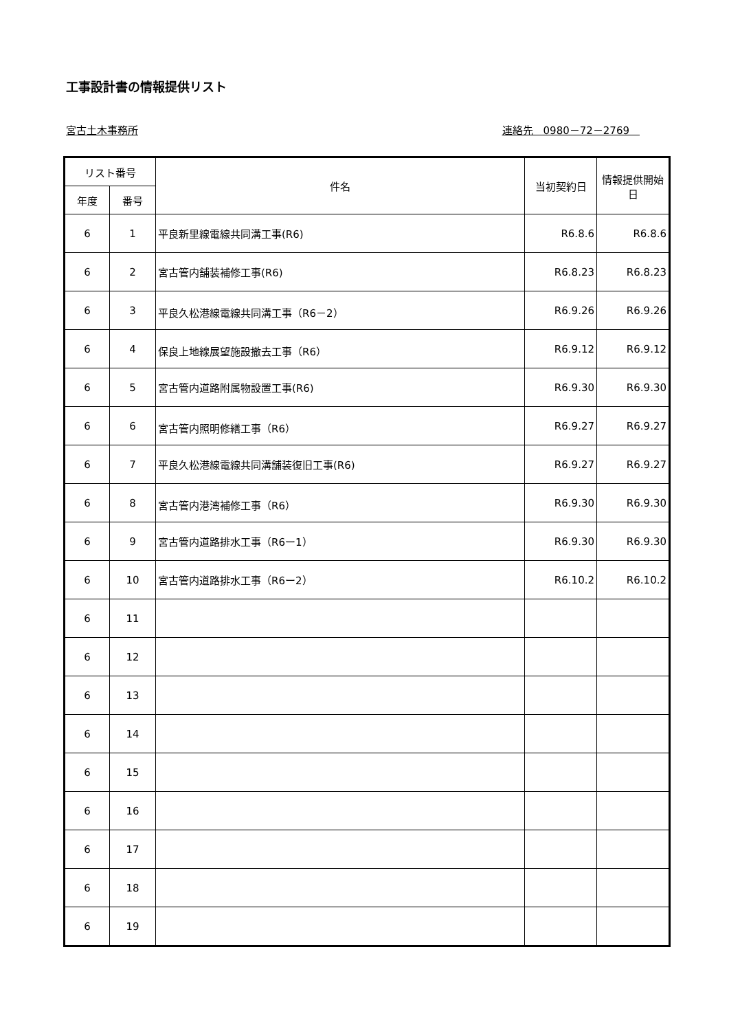工事設計書の情報提供リスト
宮古土木事務所 連絡先　0980－72－2769　
| リスト番号 | | 件名 | 当初契約日 | 情報提供開始日 |
| --- | --- | --- | --- | --- |
| 年度 | 番号 | | | |
| 6 | 1 | 平良新里線電線共同溝工事(R6) | R6.8.6 | R6.8.6 |
| 6 | 2 | 宮古管内舗装補修工事(R6) | R6.8.23 | R6.8.23 |
| 6 | 3 | 平良久松港線電線共同溝工事（R6－2） | R6.9.26 | R6.9.26 |
| 6 | 4 | 保良上地線展望施設撤去工事（R6） | R6.9.12 | R6.9.12 |
| 6 | 5 | 宮古管内道路附属物設置工事(R6) | R6.9.30 | R6.9.30 |
| 6 | 6 | 宮古管内照明修繕工事（R6） | R6.9.27 | R6.9.27 |
| 6 | 7 | 平良久松港線電線共同溝舗装復旧工事(R6) | R6.9.27 | R6.9.27 |
| 6 | 8 | 宮古管内港湾補修工事（R6） | R6.9.30 | R6.9.30 |
| 6 | 9 | 宮古管内道路排水工事（R6ー1） | R6.9.30 | R6.9.30 |
| 6 | 10 | 宮古管内道路排水工事（R6ー2） | R6.10.2 | R6.10.2 |
| 6 | 11 | | | |
| 6 | 12 | | | |
| 6 | 13 | | | |
| 6 | 14 | | | |
| 6 | 15 | | | |
| 6 | 16 | | | |
| 6 | 17 | | | |
| 6 | 18 | | | |
| 6 | 19 | | | |